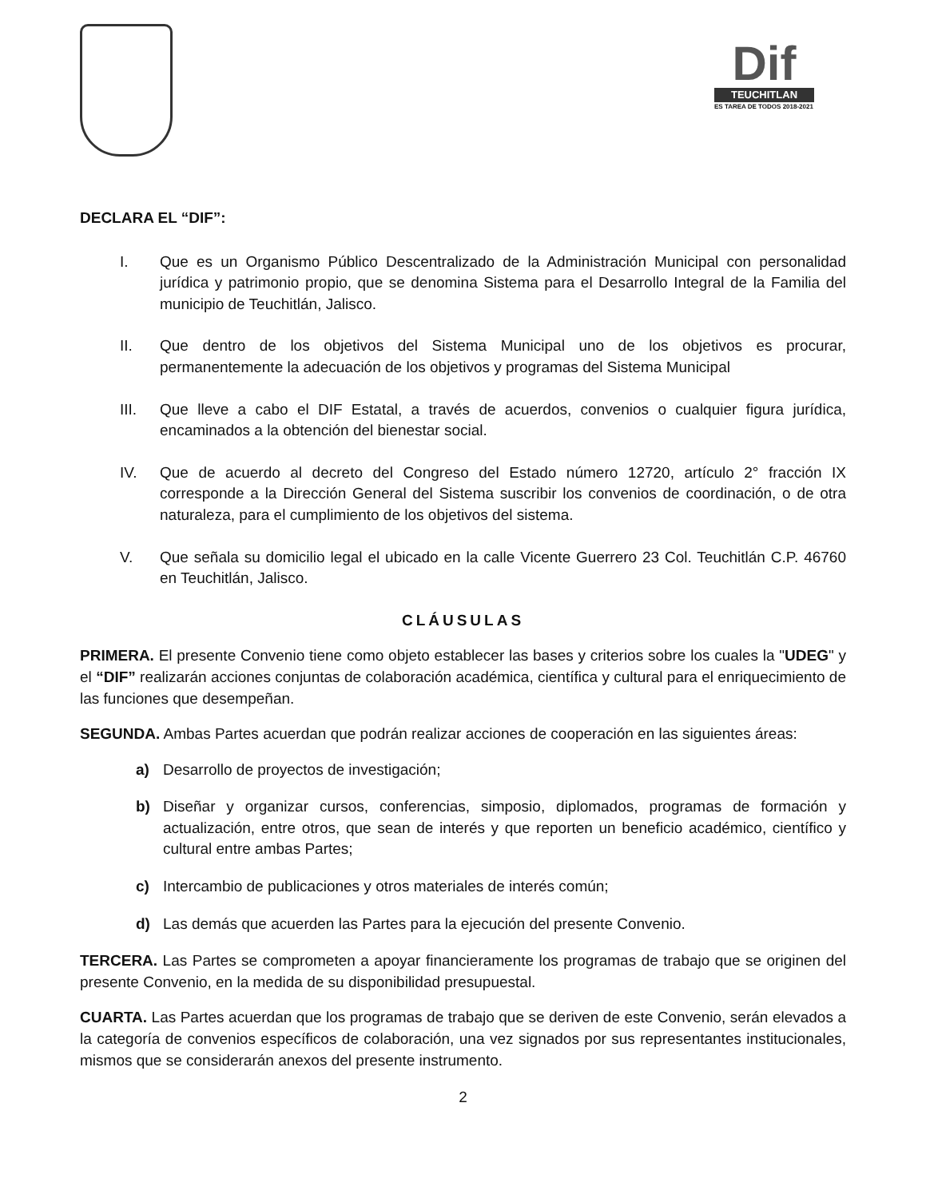Dif
TEUCHITLAN
ES TAREA DE TODOS 2018-2021
DECLARA EL “DIF”:
I. Que es un Organismo Público Descentralizado de la Administración Municipal con personalidad jurídica y patrimonio propio, que se denomina Sistema para el Desarrollo Integral de la Familia del municipio de Teuchitlán, Jalisco.
II. Que dentro de los objetivos del Sistema Municipal uno de los objetivos es procurar, permanentemente la adecuación de los objetivos y programas del Sistema Municipal
III. Que lleve a cabo el DIF Estatal, a través de acuerdos, convenios o cualquier figura jurídica, encaminados a la obtención del bienestar social.
IV. Que de acuerdo al decreto del Congreso del Estado número 12720, artículo 2° fracción IX corresponde a la Dirección General del Sistema suscribir los convenios de coordinación, o de otra naturaleza, para el cumplimiento de los objetivos del sistema.
V. Que señala su domicilio legal el ubicado en la calle Vicente Guerrero 23 Col. Teuchitlán C.P. 46760 en Teuchitlán, Jalisco.
CLÁUSULAS
PRIMERA. El presente Convenio tiene como objeto establecer las bases y criterios sobre los cuales la "UDEG" y el “DIF” realizarán acciones conjuntas de colaboración académica, científica y cultural para el enriquecimiento de las funciones que desempeñan.
SEGUNDA. Ambas Partes acuerdan que podrán realizar acciones de cooperación en las siguientes áreas:
a) Desarrollo de proyectos de investigación;
b) Diseñar y organizar cursos, conferencias, simposio, diplomados, programas de formación y actualización, entre otros, que sean de interés y que reporten un beneficio académico, científico y cultural entre ambas Partes;
c) Intercambio de publicaciones y otros materiales de interés común;
d) Las demás que acuerden las Partes para la ejecución del presente Convenio.
TERCERA. Las Partes se comprometen a apoyar financieramente los programas de trabajo que se originen del presente Convenio, en la medida de su disponibilidad presupuestal.
CUARTA. Las Partes acuerdan que los programas de trabajo que se deriven de este Convenio, serán elevados a la categoría de convenios específicos de colaboración, una vez signados por sus representantes institucionales, mismos que se considerarán anexos del presente instrumento.
2